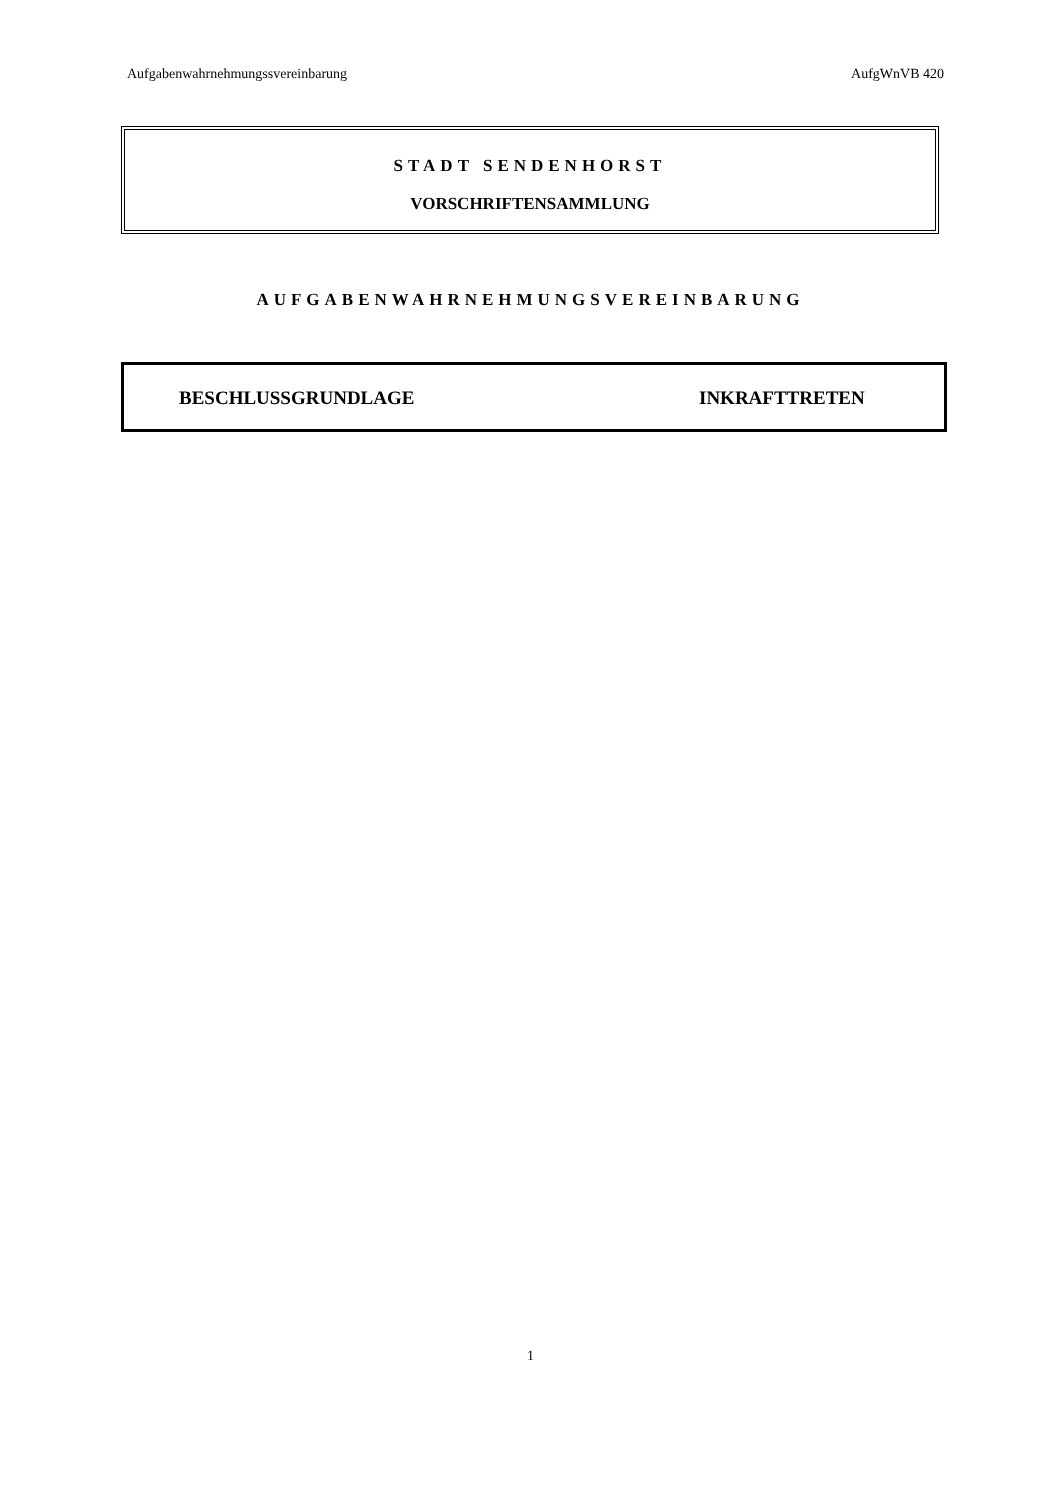Aufgabenwahrnehmungssvereinbarung AufgWnVB 420
STADT SENDENHORST
VORSCHRIFTENSAMMLUNG
AUFGABENWAHRNEHMUNGSVEREINBARUNG
BESCHLUSSGRUNDLAGE INKRAFTTRETEN
1